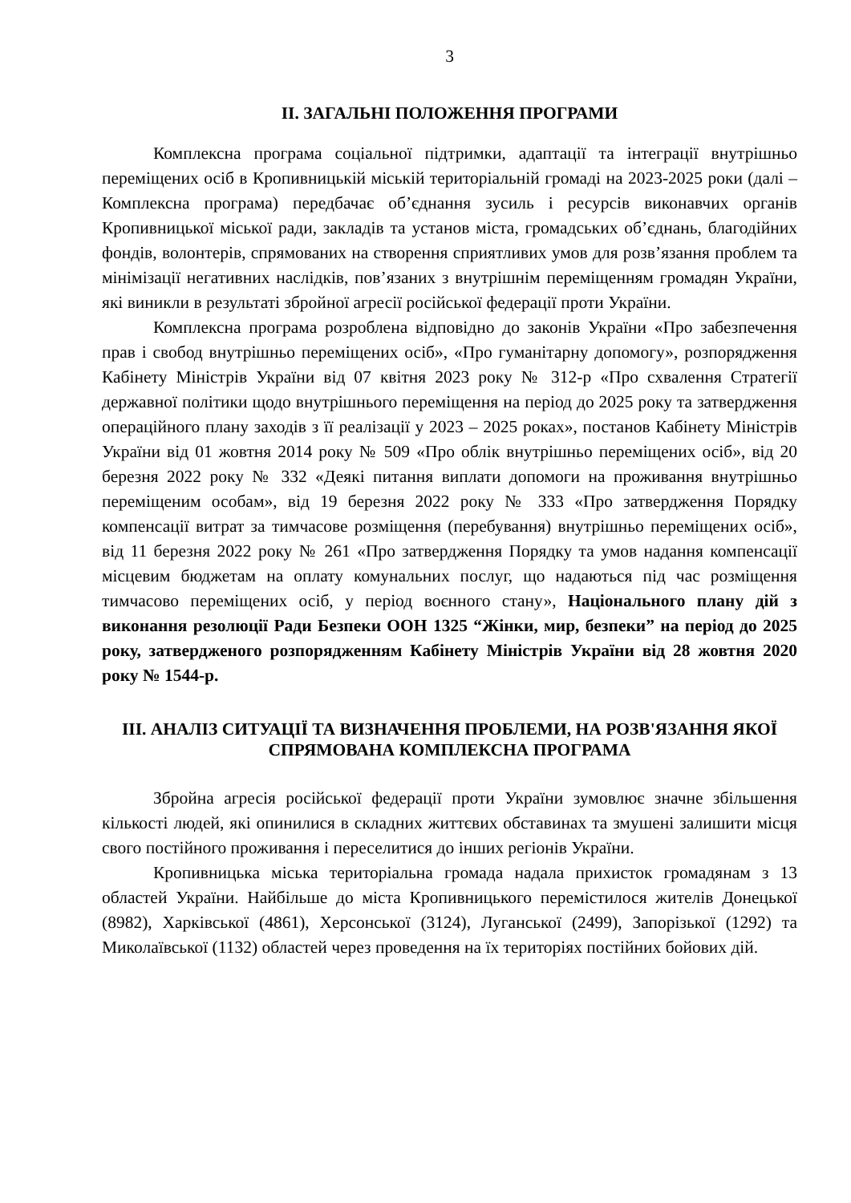3
ІІ. ЗАГАЛЬНІ ПОЛОЖЕННЯ ПРОГРАМИ
Комплексна програма соціальної підтримки, адаптації та інтеграції внутрішньо переміщених осіб в Кропивницькій міській територіальній громаді на 2023-2025 роки (далі – Комплексна програма) передбачає об’єднання зусиль і ресурсів виконавчих органів Кропивницької міської ради, закладів та установ міста, громадських об’єднань, благодійних фондів, волонтерів, спрямованих на створення сприятливих умов для розв’язання проблем та мінімізації негативних наслідків, пов’язаних з внутрішнім переміщенням громадян України, які виникли в результаті збройної агресії російської федерації проти України.
Комплексна програма розроблена відповідно до законів України «Про забезпечення прав і свобод внутрішньо переміщених осіб», «Про гуманітарну допомогу», розпорядження Кабінету Міністрів України від 07 квітня 2023 року № 312-р «Про схвалення Стратегії державної політики щодо внутрішнього переміщення на період до 2025 року та затвердження операційного плану заходів з її реалізації у 2023 – 2025 роках», постанов Кабінету Міністрів України від 01 жовтня 2014 року № 509 «Про облік внутрішньо переміщених осіб», від 20 березня 2022 року № 332 «Деякі питання виплати допомоги на проживання внутрішньо переміщеним особам», від 19 березня 2022 року № 333 «Про затвердження Порядку компенсації витрат за тимчасове розміщення (перебування) внутрішньо переміщених осіб», від 11 березня 2022 року № 261 «Про затвердження Порядку та умов надання компенсації місцевим бюджетам на оплату комунальних послуг, що надаються під час розміщення тимчасово переміщених осіб, у період воєнного стану», Національного плану дій з виконання резолюції Ради Безпеки ООН 1325 “Жінки, мир, безпеки” на період до 2025 року, затвердженого розпорядженням Кабінету Міністрів України від 28 жовтня 2020 року № 1544-р.
ІІІ. АНАЛІЗ СИТУАЦІЇ ТА ВИЗНАЧЕННЯ ПРОБЛЕМИ, НА РОЗВ'ЯЗАННЯ ЯКОЇ СПРЯМОВАНА КОМПЛЕКСНА ПРОГРАМА
Збройна агресія російської федерації проти України зумовлює значне збільшення кількості людей, які опинилися в складних життєвих обставинах та змушені залишити місця свого постійного проживання і переселитися до інших регіонів України.
Кропивницька міська територіальна громада надала прихисток громадянам з 13 областей України. Найбільше до міста Кропивницького перемістилося жителів Донецької (8982), Харківської (4861), Херсонської (3124), Луганської (2499), Запорізької (1292) та Миколаївської (1132) областей через проведення на їх територіях постійних бойових дій.